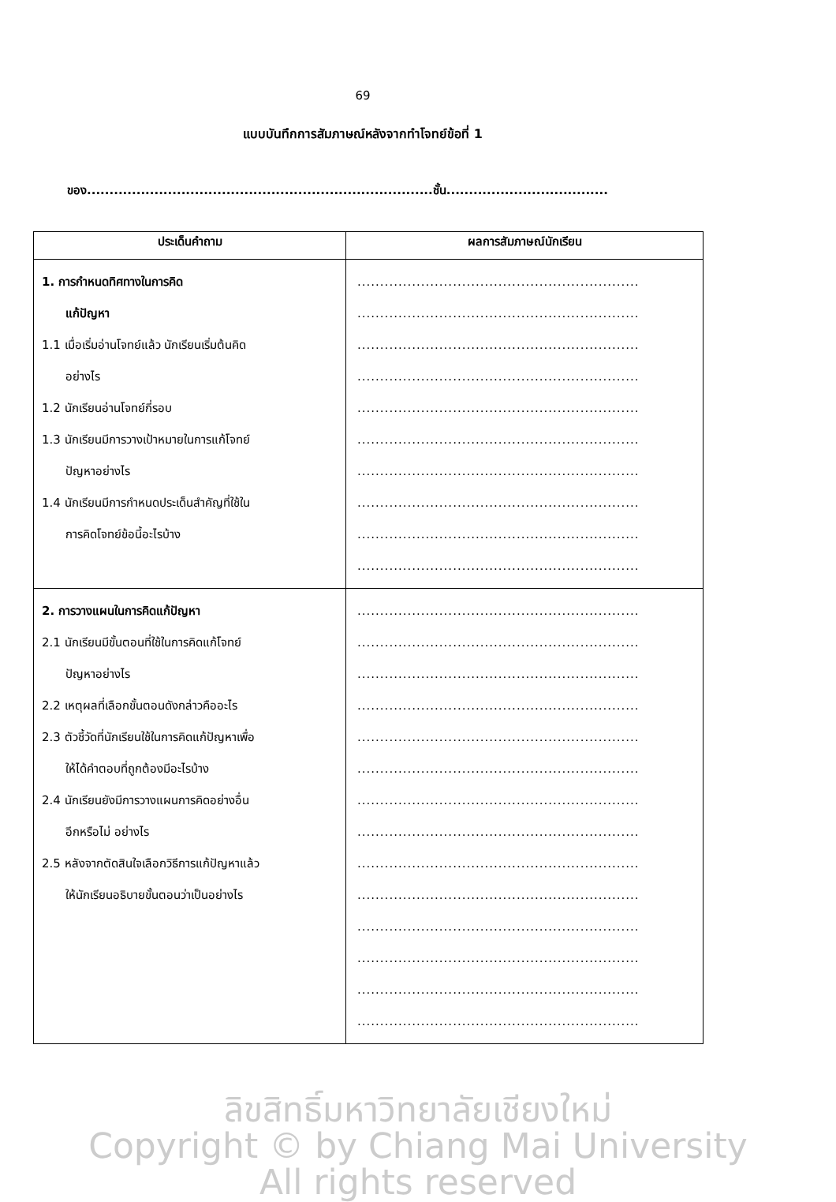69
แบบบันทึกการสัมภาษณ์หลังจากทำโจทย์ข้อที่ 1
ของ.............................................................................ชั้น....................................
| ประเด็นคำถาม | ผลการสัมภาษณ์นักเรียน |
| --- | --- |
| 1. การกำหนดทิศทางในการคิด แก้ปัญหา 1.1 เมื่อเริ่มอ่านโจทย์แล้ว นักเรียนเริ่มต้นคิด อย่างไร 1.2 นักเรียนอ่านโจทย์กี่รอบ 1.3 นักเรียนมีการวางเป้าหมายในการแก้โจทย์ ปัญหาอย่างไร 1.4 นักเรียนมีการกำหนดประเด็นสำคัญที่ใช้ใน การคิดโจทย์ข้อนี้อะไรบ้าง | .............................................................. .............................................................. .............................................................. .............................................................. .............................................................. .............................................................. .............................................................. .............................................................. .............................................................. .............................................................. |
| 2. การวางแผนในการคิดแก้ปัญหา 2.1 นักเรียนมีขั้นตอนที่ใช้ในการคิดแก้โจทย์ ปัญหาอย่างไร 2.2 เหตุผลที่เลือกขั้นตอนดังกล่าวคืออะไร 2.3 ตัวชี้วัดที่นักเรียนใช้ในการคิดแก้ปัญหาเพื่อ ให้ได้คำตอบที่ถูกต้องมีอะไรบ้าง 2.4 นักเรียนยังมีการวางแผนการคิดอย่างอื่น อีกหรือไม่ อย่างไร 2.5 หลังจากตัดสินใจเลือกวิธีการแก้ปัญหาแล้ว ให้นักเรียนอธิบายขั้นตอนว่าเป็นอย่างไร | .............................................................. .............................................................. .............................................................. .............................................................. .............................................................. .............................................................. .............................................................. .............................................................. .............................................................. .............................................................. .............................................................. .............................................................. .............................................................. .............................................................. |
ลิขสิทธิ์มหาวิทยาลัยเชียงใหม่
Copyright © by Chiang Mai University
All rights reserved